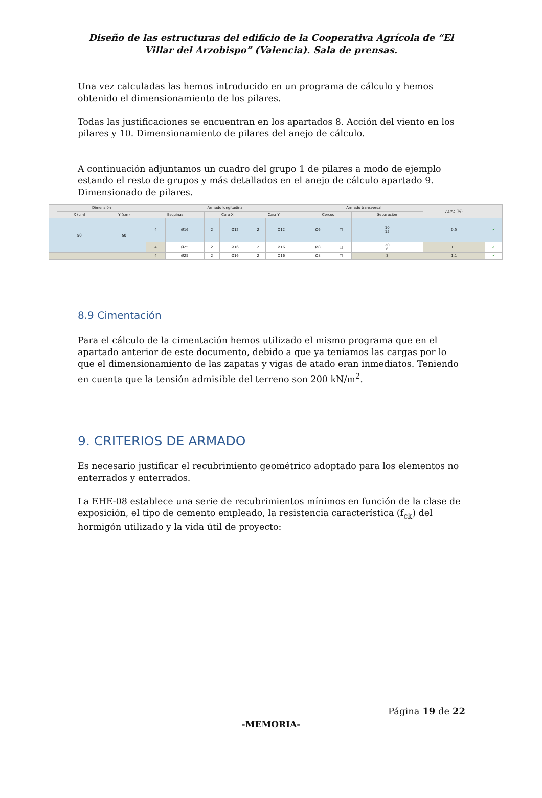Diseño de las estructuras del edificio de la Cooperativa Agrícola de “El Villar del Arzobispo” (Valencia). Sala de prensas.
Una vez calculadas las hemos introducido en un programa de cálculo y hemos obtenido el dimensionamiento de los pilares.
Todas las justificaciones se encuentran en los apartados 8. Acción del viento en los pilares y 10. Dimensionamiento de pilares del anejo de cálculo.
A continuación adjuntamos un cuadro del grupo 1 de pilares a modo de ejemplo estando el resto de grupos y más detallados en el anejo de cálculo apartado 9. Dimensionado de pilares.
| | Dimensión | | Armado longitudinal | | | | | | | Armado transversal | | | As/Ac (%) | |
| --- | --- | --- | --- | --- | --- | --- | --- | --- | --- | --- | --- | --- | --- | --- |
| | X (cm) | Y (cm) | Esquinas | | Cara X | | Cara Y | | | Cercos | | Separación | | |
| | 50 | 50 | 4 | Ø16 | 2 | Ø12 | 2 | Ø12 | | Ø6 | □ | 10 15 | 0.5 | ✓ |
| | | | 4 | Ø25 | 2 | Ø16 | 2 | Ø16 | | Ø8 | □ | 20 6 | 1.1 | ✓ |
| | | | 4 | Ø25 | 2 | Ø16 | 2 | Ø16 | | Ø8 | □ | 3 | 1.1 | ✓ |
8.9 Cimentación
Para el cálculo de la cimentación hemos utilizado el mismo programa que en el apartado anterior de este documento, debido a que ya teníamos las cargas por lo que el dimensionamiento de las zapatas y vigas de atado eran inmediatos. Teniendo en cuenta que la tensión admisible del terreno son 200 kN/m<sup>2</sup>.
9. CRITERIOS DE ARMADO
Es necesario justificar el recubrimiento geométrico adoptado para los elementos no enterrados y enterrados.
La EHE-08 establece una serie de recubrimientos mínimos en función de la clase de exposición, el tipo de cemento empleado, la resistencia característica (f<sub>ck</sub>) del hormigón utilizado y la vida útil de proyecto:
Página 19 de 22
-MEMORIA-